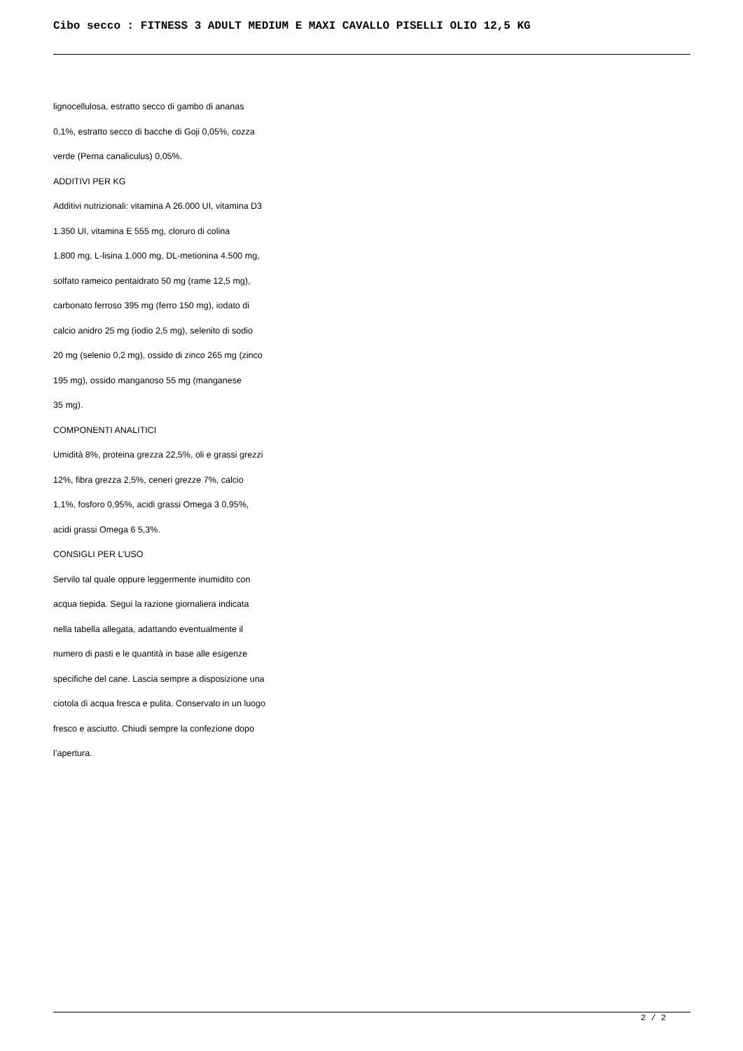Cibo secco : FITNESS 3 ADULT MEDIUM E MAXI CAVALLO PISELLI OLIO 12,5 KG
lignocellulosa, estratto secco di gambo di ananas
0,1%, estratto secco di bacche di Goji 0,05%, cozza
verde (Perna canaliculus) 0,05%.
ADDITIVI PER KG
Additivi nutrizionali: vitamina A 26.000 UI, vitamina D3
1.350 UI, vitamina E 555 mg, cloruro di colina
1.800 mg, L-lisina 1.000 mg, DL-metionina 4.500 mg,
solfato rameico pentaidrato 50 mg (rame 12,5 mg),
carbonato ferroso 395 mg (ferro 150 mg), iodato di
calcio anidro 25 mg (iodio 2,5 mg), selenito di sodio
20 mg (selenio 0,2 mg), ossido di zinco 265 mg (zinco
195 mg), ossido manganoso 55 mg (manganese
35 mg).
COMPONENTI ANALITICI
Umidità 8%, proteina grezza 22,5%, oli e grassi grezzi
12%, fibra grezza 2,5%, ceneri grezze 7%, calcio
1,1%, fosforo 0,95%, acidi grassi Omega 3 0,95%,
acidi grassi Omega 6 5,3%.
CONSIGLI PER L’USO
Servilo tal quale oppure leggermente inumidito con
acqua tiepida. Segui la razione giornaliera indicata
nella tabella allegata, adattando eventualmente il
numero di pasti e le quantità in base alle esigenze
specifiche del cane. Lascia sempre a disposizione una
ciotola di acqua fresca e pulita. Conservalo in un luogo
fresco e asciutto. Chiudi sempre la confezione dopo
l’apertura.
2 / 2